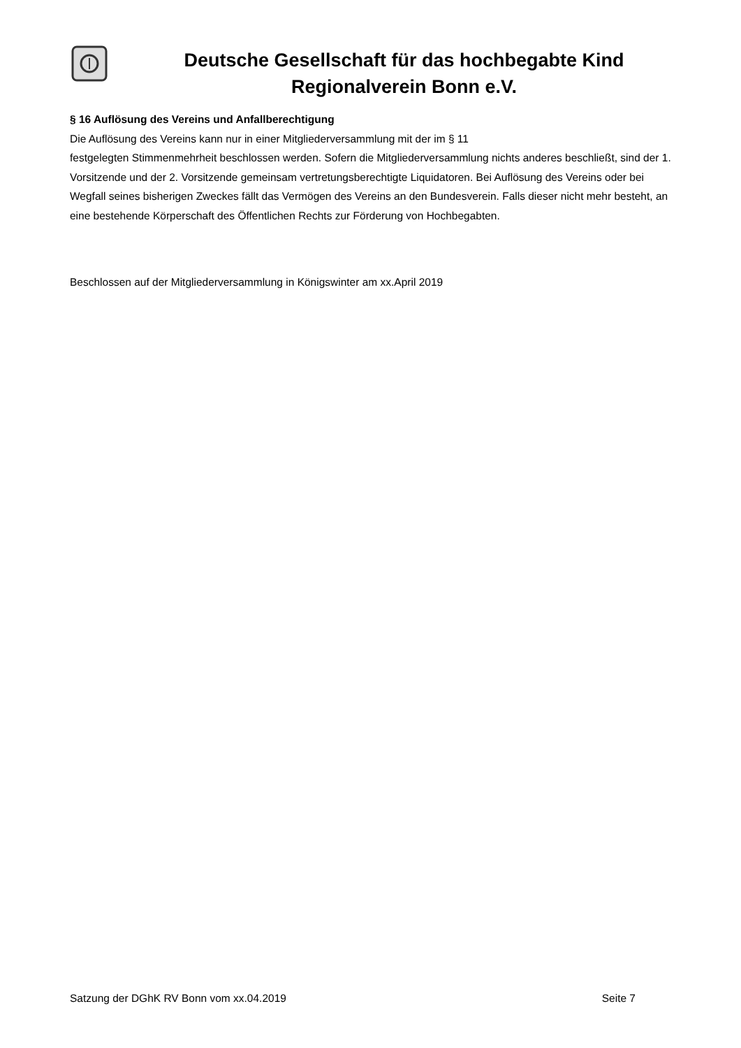Deutsche Gesellschaft für das hochbegabte Kind
Regionalverein Bonn e.V.
§ 16 Auflösung des Vereins und Anfallberechtigung
Die Auflösung des Vereins kann nur in einer Mitgliederversammlung mit der im § 11
festgelegten Stimmenmehrheit beschlossen werden. Sofern die Mitgliederversammlung nichts anderes beschließt, sind der 1. Vorsitzende und der 2. Vorsitzende gemeinsam vertretungsberechtigte Liquidatoren. Bei Auflösung des Vereins oder bei Wegfall seines bisherigen Zweckes fällt das Vermögen des Vereins an den Bundesverein. Falls dieser nicht mehr besteht, an eine bestehende Körperschaft des Öffentlichen Rechts zur Förderung von Hochbegabten.
Beschlossen auf der Mitgliederversammlung in Königswinter am xx.April 2019
Satzung der DGhK RV Bonn vom xx.04.2019 Seite 7